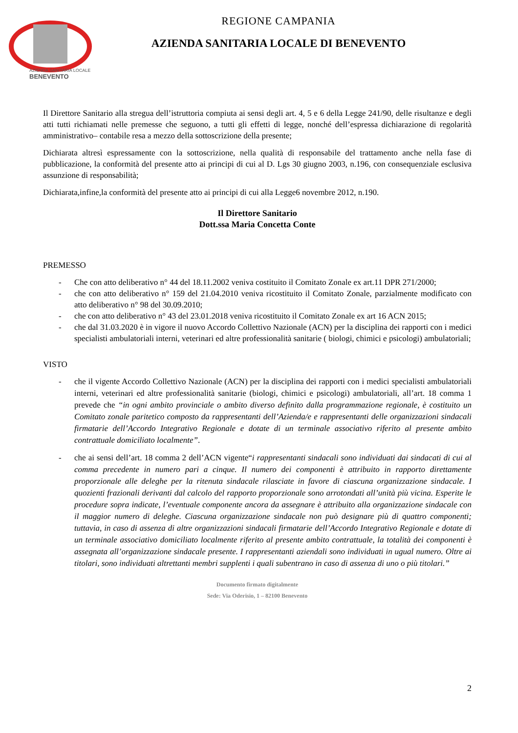AZIENDA SANITARIA LOCALE
BENEVENTO
REGIONE CAMPANIA
AZIENDA SANITARIA LOCALE DI BENEVENTO
Il Direttore Sanitario alla stregua dell’istruttoria compiuta ai sensi degli art. 4, 5 e 6 della Legge 241/90, delle risultanze e degli atti tutti richiamati nelle premesse che seguono, a tutti gli effetti di legge, nonché dell’espressa dichiarazione di regolarità amministrativo– contabile resa a mezzo della sottoscrizione della presente;
Dichiarata altresì espressamente con la sottoscrizione, nella qualità di responsabile del trattamento anche nella fase di pubblicazione, la conformità del presente atto ai principi di cui al D. Lgs 30 giugno 2003, n.196, con consequenziale esclusiva assunzione di responsabilità;
Dichiarata,infine,la conformità del presente atto ai principi di cui alla Legge6 novembre 2012, n.190.
Il Direttore Sanitario
Dott.ssa Maria Concetta Conte
PREMESSO
- Che con atto deliberativo n° 44 del 18.11.2002 veniva costituito il Comitato Zonale ex art.11 DPR 271/2000;
- che con atto deliberativo n° 159 del 21.04.2010 veniva ricostituito il Comitato Zonale, parzialmente modificato con atto deliberativo n° 98 del 30.09.2010;
- che con atto deliberativo n° 43 del 23.01.2018 veniva ricostituito il Comitato Zonale ex art 16 ACN 2015;
- che dal 31.03.2020 è in vigore il nuovo Accordo Collettivo Nazionale (ACN) per la disciplina dei rapporti con i medici specialisti ambulatoriali interni, veterinari ed altre professionalità sanitarie ( biologi, chimici e psicologi) ambulatoriali;
VISTO
- che il vigente Accordo Collettivo Nazionale (ACN) per la disciplina dei rapporti con i medici specialisti ambulatoriali interni, veterinari ed altre professionalità sanitarie (biologi, chimici e psicologi) ambulatoriali, all’art. 18 comma 1 prevede che “in ogni ambito provinciale o ambito diverso definito dalla programmazione regionale, è costituito un Comitato zonale paritetico composto da rappresentanti dell’Azienda/e e rappresentanti delle organizzazioni sindacali firmatarie dell’Accordo Integrativo Regionale e dotate di un terminale associativo riferito al presente ambito contrattuale domiciliato localmente”.
- che ai sensi dell’art. 18 comma 2 dell’ACN vigente“i rappresentanti sindacali sono individuati dai sindacati di cui al comma precedente in numero pari a cinque. Il numero dei componenti è attribuito in rapporto direttamente proporzionale alle deleghe per la ritenuta sindacale rilasciate in favore di ciascuna organizzazione sindacale. I quozienti frazionali derivanti dal calcolo del rapporto proporzionale sono arrotondati all’unità più vicina. Esperite le procedure sopra indicate, l’eventuale componente ancora da assegnare è attribuito alla organizzazione sindacale con il maggior numero di deleghe. Ciascuna organizzazione sindacale non può designare più di quattro componenti; tuttavia, in caso di assenza di altre organizzazioni sindacali firmatarie dell’Accordo Integrativo Regionale e dotate di un terminale associativo domiciliato localmente riferito al presente ambito contrattuale, la totalità dei componenti è assegnata all’organizzazione sindacale presente. I rappresentanti aziendali sono individuati in ugual numero. Oltre ai titolari, sono individuati altrettanti membri supplenti i quali subentrano in caso di assenza di uno o più titolari.”
Documento firmato digitalmente
Sede: Via Oderisio, 1 – 82100 Benevento
2